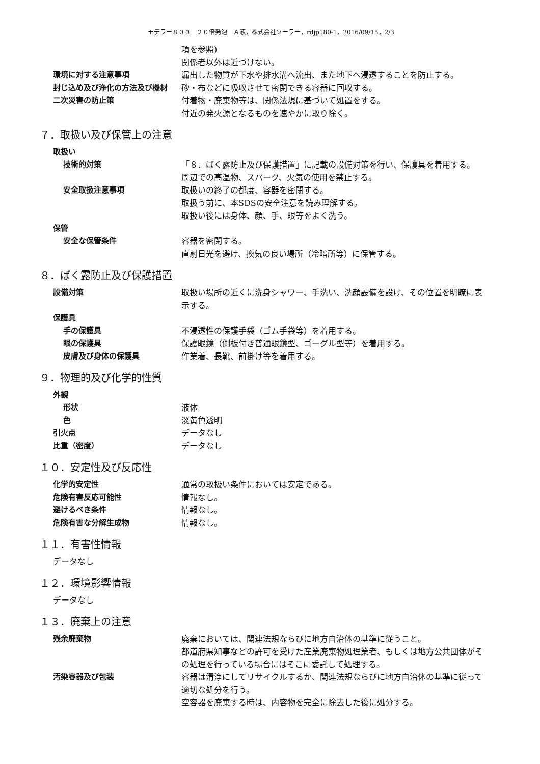モデラー８００　２０倍発泡　Ａ液，株式会社ソーラー，rdjp180-1，2016/09/15，2/3
項を参照)
関係者以外は近づけない。
環境に対する注意事項 漏出した物質が下水や排水溝へ流出、また地下へ浸透することを防止する。
封じ込め及び浄化の方法及び機材 砂・布などに吸収させて密閉できる容器に回収する。
二次災害の防止策 付着物・廃棄物等は、関係法規に基づいて処置をする。
付近の発火源となるものを速やかに取り除く。
７．取扱い及び保管上の注意
取扱い
技術的対策 「８．ばく露防止及び保護措置」に記載の設備対策を行い、保護具を着用する。
周辺での高温物、スパーク、火気の使用を禁止する。
安全取扱注意事項 取扱いの終了の都度、容器を密閉する。
取扱う前に、本SDSの安全注意を読み理解する。
取扱い後には身体、顔、手、眼等をよく洗う。
保管
安全な保管条件 容器を密閉する。
直射日光を避け、換気の良い場所（冷暗所等）に保管する。
８．ばく露防止及び保護措置
設備対策 取扱い場所の近くに洗身シャワー、手洗い、洗顔設備を設け、その位置を明瞭に表示する。
保護具
手の保護具 不浸透性の保護手袋（ゴム手袋等）を着用する。
眼の保護具 保護眼鏡（側板付き普通眼鏡型、ゴーグル型等）を着用する。
皮膚及び身体の保護具 作業着、長靴、前掛け等を着用する。
９．物理的及び化学的性質
外観
形状 液体
色 淡黄色透明
引火点 データなし
比重（密度） データなし
１０．安定性及び反応性
化学的安定性 通常の取扱い条件においては安定である。
危険有害反応可能性 情報なし。
避けるべき条件 情報なし。
危険有害な分解生成物 情報なし。
１１．有害性情報
データなし
１２．環境影響情報
データなし
１３．廃棄上の注意
残余廃棄物 廃棄においては、関連法規ならびに地方自治体の基準に従うこと。
都道府県知事などの許可を受けた産業廃棄物処理業者、もしくは地方公共団体がその処理を行っている場合にはそこに委託して処理する。
汚染容器及び包装 容器は清浄にしてリサイクルするか、関連法規ならびに地方自治体の基準に従って適切な処分を行う。
空容器を廃棄する時は、内容物を完全に除去した後に処分する。